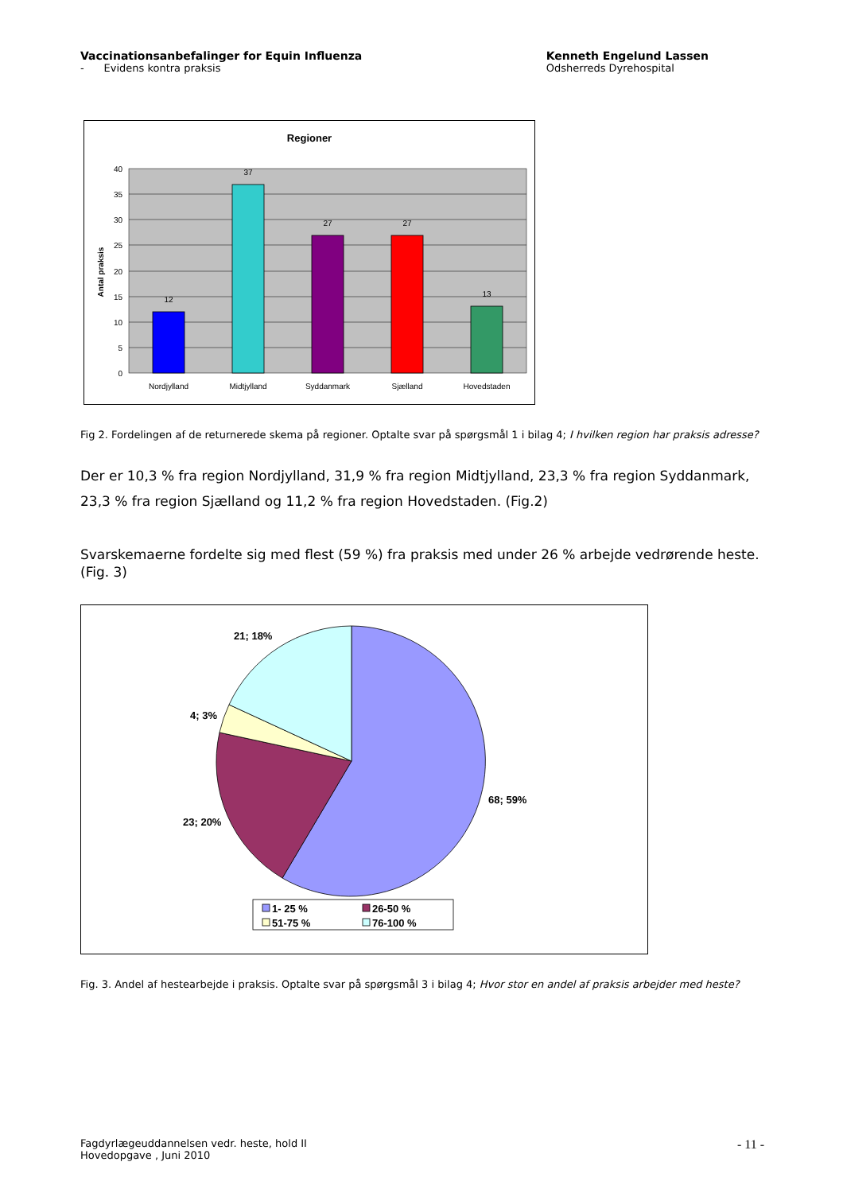Vaccinationsanbefalinger for Equin Influenza
- Evidens kontra praksis
Kenneth Engelund Lassen
Odsherreds Dyrehospital
Regioner
40
35
30
25
20
15
10
5
0
Antal praksis
12
37
27
27
13
Nordjylland
Midtjylland
Syddanmark
Sjælland
Hovedstaden
Fig 2. Fordelingen af de returnerede skema på regioner. Optalte svar på spørgsmål 1 i bilag 4; I hvilken region har praksis adresse?
Der er 10,3 % fra region Nordjylland, 31,9 % fra region Midtjylland, 23,3 % fra region Syddanmark, 23,3 % fra region Sjælland og 11,2 % fra region Hovedstaden. (Fig.2)
Svarskemaerne fordelte sig med flest (59 %) fra praksis med under 26 % arbejde vedrørende heste. (Fig. 3)
21; 18%
4; 3%
23; 20%
68; 59%
1- 25 %
26-50 %
51-75 %
76-100 %
Fig. 3. Andel af hestearbejde i praksis. Optalte svar på spørgsmål 3 i bilag 4; Hvor stor en andel af praksis arbejder med heste?
Fagdyrlægeuddannelsen vedr. heste, hold II
Hovedopgave , Juni 2010
- 11 -